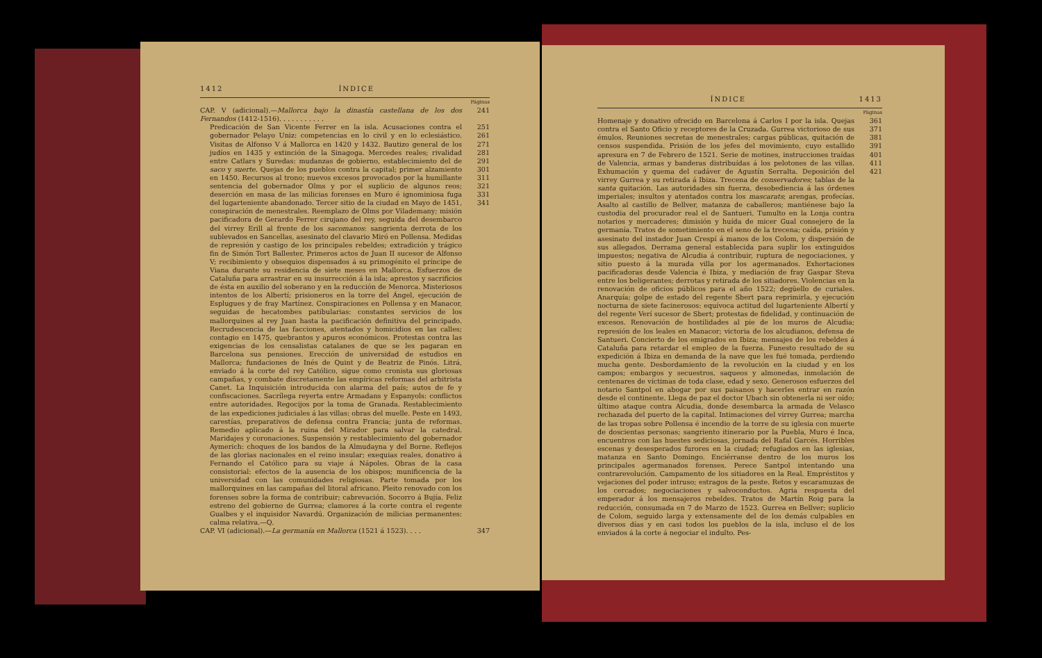1412 ÍNDICE
Páginas
CAP. V (adicional).—Mallorca bajo la dinastía castellana de los dos Fernandos (1412-1516). . . . . . . . . . .
241
Predicación de San Vicente Ferrer en la isla. Acusaciones contra el gobernador Pelayo Uniz: competencias en lo civil y en lo eclesiástico. Visitas de Alfonso V á Mallorca en 1420 y 1432. Bautizo general de los judíos en 1435 y extinción de la Sinagoga. Mercedes reales; rivalidad entre Catlars y Suredas: mudanzas de gobierno, establecimiento del de saco y suerte. Quejas de los pueblos contra la capital; primer alzamiento en 1450. Recursos al trono; nuevos excesos provocados por la humillante sentencia del gobernador Olms y por el suplicio de algunos reos; deserción en masa de las milicias forenses en Muro é ignominiosa fuga del lugarteniente abandonado. Tercer sitio de la ciudad en Mayo de 1451, conspiración de menestrales. Reemplazo de Olms por Vilademany; misión pacificadora de Gerardo Ferrer cirujano del rey, seguida del desembarco del virrey Erill al frente de los sacomanos: sangrienta derrota de los sublevados en Sancellas, asesinato del clavario Miró en Pollensa. Medidas de represión y castigo de los principales rebeldes; extradición y trágico fin de Simón Tort Ballester. Primeros actos de Juan II sucesor de Alfonso V; recibimiento y obsequios dispensados á su primogénito el príncipe de Viana durante su residencia de siete meses en Mallorca. Esfuerzos de Cataluña para arrastrar en su insurrección á la isla; aprestos y sacrificios de ésta en auxilio del soberano y en la reducción de Menorca. Misteriosos intentos de los Albertí; prisioneros en la torre del Ángel, ejecución de Esplugues y de fray Martínez. Conspiraciones en Pollensa y en Manacor, seguidas de hecatombes patibularias: constantes servicios de los mallorquines al rey Juan hasta la pacificación definitiva del principado. Recrudescencia de las facciones, atentados y homicidios en las calles; contagio en 1475, quebrantos y apuros económicos. Protestas contra las exigencias de los censalistas catalanes de que se les pagaran en Barcelona sus pensiones. Erección de universidad de estudios en Mallorca; fundaciones de Inés de Quint y de Beatriz de Pinós. Litrá, enviado á la corte del rey Católico, sigue como cronista sus gloriosas campañas, y combate discretamente las empíricas reformas del arbitrista Canet. La Inquisición introducida con alarma del país; autos de fe y confiscaciones. Sacrílega reyerta entre Armadans y Espanyols: conflictos entre autoridades. Regocijos por la toma de Granada. Restablecimiento de las expediciones judiciales á las villas: obras del muelle. Peste en 1493, carestías, preparativos de defensa contra Francia; junta de reformas. Remedio aplicado á la ruina del Mirador para salvar la catedral. Maridajes y coronaciones. Suspensión y restablecimiento del gobernador Aymerich: choques de los bandos de la Almudayna y del Borne. Reflejos de las glorias nacionales en el reino insular; exequias reales, donativo á Fernando el Católico para su viaje á Nápoles. Obras de la casa consistorial: efectos de la ausencia de los obispos; munificencia de la universidad con las comunidades religiosas. Parte tomada por los mallorquines en las campañas del litoral africano. Pleito renovado con los forenses sobre la forma de contribuir; cabrevación. Socorro á Bujía. Feliz estreno del gobierno de Gurrea; clamores á la corte contra el regente Gualbes y el inquisidor Navardú. Organización de milicias permanentes: calma relativa.—Q.
251
261
271
281
291
301
311
321
331
341
CAP. VI (adicional).—La germanía en Mallorca (1521 á 1523). . . .
347
ÍNDICE 1413
Páginas
Homenaje y donativo ofrecido en Barcelona á Carlos I por la isla. Quejas contra el Santo Oficio y receptores de la Cruzada. Gurrea victorioso de sus émulos. Reuniones secretas de menestrales; cargas públicas, quitación de censos suspendida. Prisión de los jefes del movimiento, cuyo estallido apresura en 7 de Febrero de 1521. Serie de motines, instrucciones traídas de Valencia, armas y banderas distribuídas á los pelotones de las villas. Exhumación y quema del cadáver de Agustín Serralta. Deposición del virrey Gurrea y su retirada á Ibiza. Trecena de conservadores; tablas de la santa quitación. Las autoridades sin fuerza, desobediencia á las órdenes imperiales; insultos y atentados contra los mascarats; arengas, profecías. Asalto al castillo de Bellver, matanza de caballeros; mantiénese bajo la custodia del procurador real el de Santueri. Tumulto en la Lonja contra notarios y mercaderes; dimisión y huída de micer Gual consejero de la germanía. Tratos de sometimiento en el seno de la trecena; caída, prisión y asesinato del instador Juan Crespí á manos de los Colom, y dispersión de sus allegados. Derrama general establecida para suplir los extinguidos impuestos; negativa de Alcudia á contribuir, ruptura de negociaciones, y sitio puesto á la murada villa por los agermanados. Exhortaciones pacificadoras desde Valencia é Ibiza, y mediación de fray Gaspar Steva entre los beligerantes; derrotas y retirada de los sitiadores. Violencias en la renovación de oficios públicos para el año 1522; degüello de curiales. Anarquía; golpe de estado del regente Sbert para reprimirla, y ejecución nocturna de siete facinerosos: equívoca actitud del lugarteniente Albertí y del regente Verí sucesor de Sbert; protestas de fidelidad, y continuación de excesos. Renovación de hostilidades al pie de los muros de Alcudia; represión de los leales en Manacor; victoria de los alcudianos, defensa de Santueri. Concierto de los emigrados en Ibiza; mensajes de los rebeldes á Cataluña para retardar el empleo de la fuerza. Funesto resultado de su expedición á Ibiza en demanda de la nave que les fué tomada, perdiendo mucha gente. Desbordamiento de la revolución en la ciudad y en los campos; embargos y secuestros, saqueos y almonedas, inmolación de centenares de víctimas de toda clase, edad y sexo. Generosos esfuerzos del notario Santpol en abogar por sus paisanos y hacerles entrar en razón desde el continente. Llega de paz el doctor Ubach sin obtenerla ni ser oído; último ataque contra Alcudia, donde desembarca la armada de Velasco rechazada del puerto de la capital. Intimaciones del virrey Gurrea; marcha de las tropas sobre Pollensa é incendio de la torre de su iglesia con muerte de doscientas personas; sangriento itinerario por la Puebla, Muro é Inca, encuentros con las huestes sediciosas, jornada del Rafal Garcés. Horribles escenas y desesperados furores en la ciudad; refugiados en las iglesias, matanza en Santo Domingo. Enciérranse dentro de los muros los principales agermanados forenses. Perece Santpol intentando una contrarevolución. Campamento de los sitiadores en la Real. Empréstitos y vejaciones del poder intruso; estragos de la peste. Retos y escaramuzas de los cercados; negociaciones y salvoconductos. Agria respuesta del emperador á los mensajeros rebeldes. Tratos de Martín Roig para la reducción, consumada en 7 de Marzo de 1523. Gurrea en Bellver; suplicio de Colom, seguido larga y extensamente del de los demás culpables en diversos días y en casi todos los pueblos de la isla, incluso el de los enviados á la corte á negociar el indulto. Pes-
361
371
381
391
401
411
421